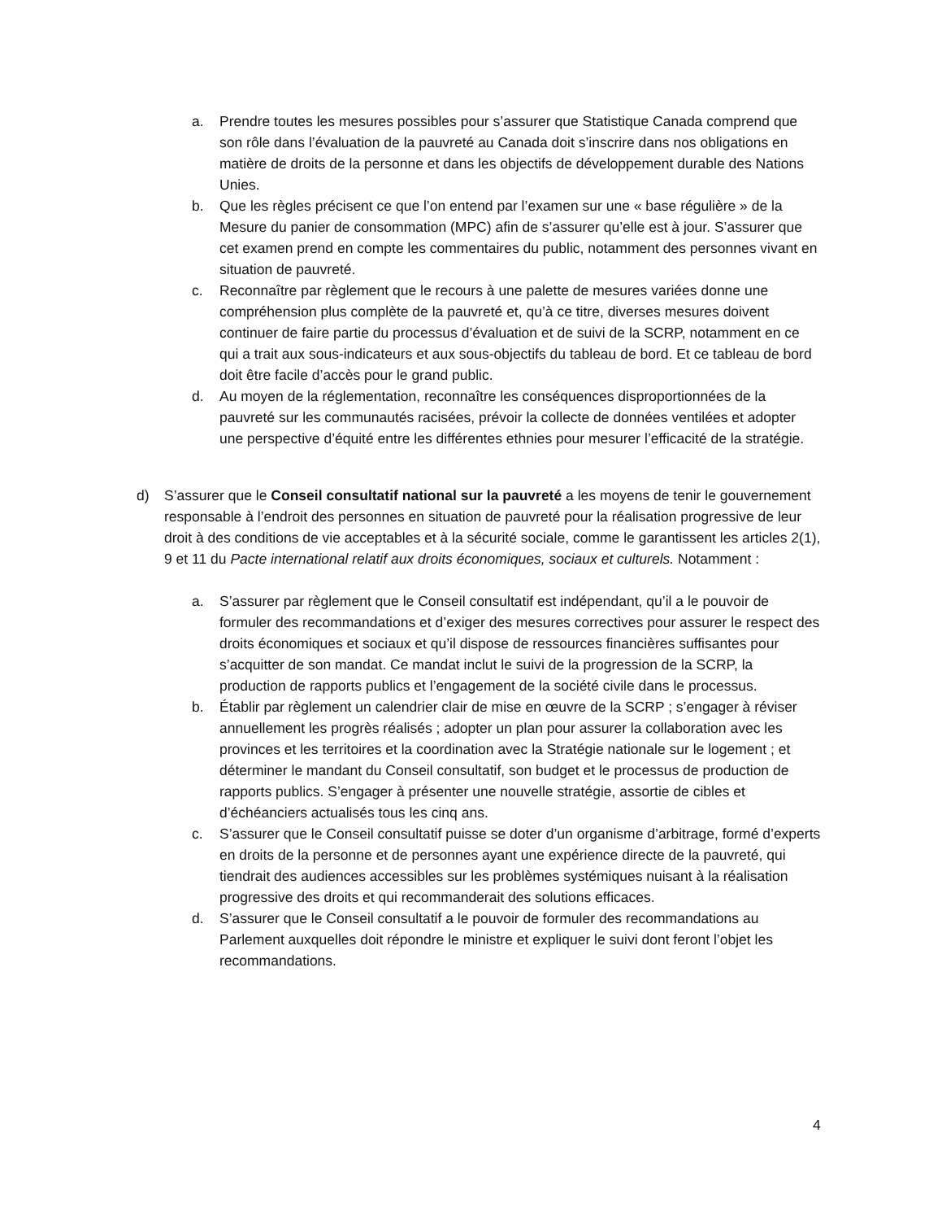a. Prendre toutes les mesures possibles pour s’assurer que Statistique Canada comprend que son rôle dans l’évaluation de la pauvreté au Canada doit s’inscrire dans nos obligations en matière de droits de la personne et dans les objectifs de développement durable des Nations Unies.
b. Que les règles précisent ce que l’on entend par l’examen sur une « base régulière » de la Mesure du panier de consommation (MPC) afin de s’assurer qu’elle est à jour. S’assurer que cet examen prend en compte les commentaires du public, notamment des personnes vivant en situation de pauvreté.
c. Reconnaître par règlement que le recours à une palette de mesures variées donne une compréhension plus complète de la pauvreté et, qu’à ce titre, diverses mesures doivent continuer de faire partie du processus d’évaluation et de suivi de la SCRP, notamment en ce qui a trait aux sous-indicateurs et aux sous-objectifs du tableau de bord. Et ce tableau de bord doit être facile d’accès pour le grand public.
d. Au moyen de la réglementation, reconnaître les conséquences disproportionnées de la pauvreté sur les communautés racisées, prévoir la collecte de données ventilées et adopter une perspective d’équité entre les différentes ethnies pour mesurer l’efficacité de la stratégie.
d) S’assurer que le Conseil consultatif national sur la pauvreté a les moyens de tenir le gouvernement responsable à l’endroit des personnes en situation de pauvreté pour la réalisation progressive de leur droit à des conditions de vie acceptables et à la sécurité sociale, comme le garantissent les articles 2(1), 9 et 11 du Pacte international relatif aux droits économiques, sociaux et culturels. Notamment :
a. S’assurer par règlement que le Conseil consultatif est indépendant, qu’il a le pouvoir de formuler des recommandations et d’exiger des mesures correctives pour assurer le respect des droits économiques et sociaux et qu’il dispose de ressources financières suffisantes pour s’acquitter de son mandat. Ce mandat inclut le suivi de la progression de la SCRP, la production de rapports publics et l’engagement de la société civile dans le processus.
b. Établir par règlement un calendrier clair de mise en œuvre de la SCRP ; s’engager à réviser annuellement les progrès réalisés ; adopter un plan pour assurer la collaboration avec les provinces et les territoires et la coordination avec la Stratégie nationale sur le logement ; et déterminer le mandant du Conseil consultatif, son budget et le processus de production de rapports publics. S’engager à présenter une nouvelle stratégie, assortie de cibles et d’échéanciers actualisés tous les cinq ans.
c. S’assurer que le Conseil consultatif puisse se doter d’un organisme d’arbitrage, formé d’experts en droits de la personne et de personnes ayant une expérience directe de la pauvreté, qui tiendrait des audiences accessibles sur les problèmes systémiques nuisant à la réalisation progressive des droits et qui recommanderait des solutions efficaces.
d. S’assurer que le Conseil consultatif a le pouvoir de formuler des recommandations au Parlement auxquelles doit répondre le ministre et expliquer le suivi dont feront l’objet les recommandations.
4